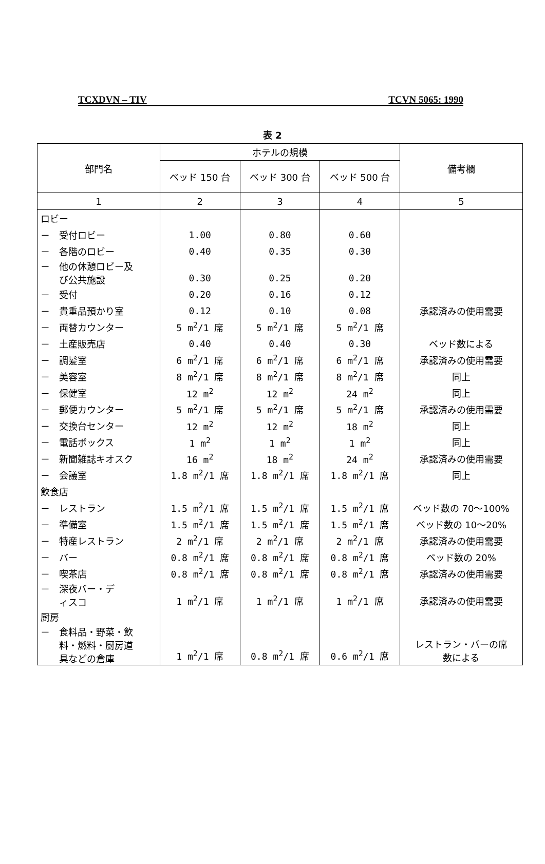TCXDVN – TIV TCVN 5065: 1990
表 2
| 部門名 | ホテルの規模 | | | 備考欄 |
| --- | --- | --- | --- | --- |
| | ベッド 150 台 | ベッド 300 台 | ベッド 500 台 | |
| 1 | 2 | 3 | 4 | 5 |
| ロビー | | | | |
| － 受付ロビー | 1.00 | 0.80 | 0.60 | |
| － 各階のロビー | 0.40 | 0.35 | 0.30 | |
| － 他の休憩ロビー及 び公共施設 | 0.30 | 0.25 | 0.20 | |
| － 受付 | 0.20 | 0.16 | 0.12 | |
| － 貴重品預かり室 | 0.12 | 0.10 | 0.08 | 承認済みの使用需要 |
| － 両替カウンター | 5 m<sup>2</sup>/1 席 | 5 m<sup>2</sup>/1 席 | 5 m<sup>2</sup>/1 席 | |
| － 土産販売店 | 0.40 | 0.40 | 0.30 | ベッド数による |
| － 調髪室 | 6 m<sup>2</sup>/1 席 | 6 m<sup>2</sup>/1 席 | 6 m<sup>2</sup>/1 席 | 承認済みの使用需要 |
| － 美容室 | 8 m<sup>2</sup>/1 席 | 8 m<sup>2</sup>/1 席 | 8 m<sup>2</sup>/1 席 | 同上 |
| － 保健室 | 12 m<sup>2</sup> | 12 m<sup>2</sup> | 24 m<sup>2</sup> | 同上 |
| － 郵便カウンター | 5 m<sup>2</sup>/1 席 | 5 m<sup>2</sup>/1 席 | 5 m<sup>2</sup>/1 席 | 承認済みの使用需要 |
| － 交換台センター | 12 m<sup>2</sup> | 12 m<sup>2</sup> | 18 m<sup>2</sup> | 同上 |
| － 電話ボックス | 1 m<sup>2</sup> | 1 m<sup>2</sup> | 1 m<sup>2</sup> | 同上 |
| － 新聞雑誌キオスク | 16 m<sup>2</sup> | 18 m<sup>2</sup> | 24 m<sup>2</sup> | 承認済みの使用需要 |
| － 会議室 | 1.8 m<sup>2</sup>/1 席 | 1.8 m<sup>2</sup>/1 席 | 1.8 m<sup>2</sup>/1 席 | 同上 |
| 飲食店 | | | | |
| － レストラン | 1.5 m<sup>2</sup>/1 席 | 1.5 m<sup>2</sup>/1 席 | 1.5 m<sup>2</sup>/1 席 | ベッド数の 70～100% |
| － 準備室 | 1.5 m<sup>2</sup>/1 席 | 1.5 m<sup>2</sup>/1 席 | 1.5 m<sup>2</sup>/1 席 | ベッド数の 10～20% |
| － 特産レストラン | 2 m<sup>2</sup>/1 席 | 2 m<sup>2</sup>/1 席 | 2 m<sup>2</sup>/1 席 | 承認済みの使用需要 |
| － バー | 0.8 m<sup>2</sup>/1 席 | 0.8 m<sup>2</sup>/1 席 | 0.8 m<sup>2</sup>/1 席 | ベッド数の 20% |
| － 喫茶店 | 0.8 m<sup>2</sup>/1 席 | 0.8 m<sup>2</sup>/1 席 | 0.8 m<sup>2</sup>/1 席 | 承認済みの使用需要 |
| － 深夜バー・デ ィスコ | 1 m<sup>2</sup>/1 席 | 1 m<sup>2</sup>/1 席 | 1 m<sup>2</sup>/1 席 | 承認済みの使用需要 |
| 厨房 | | | | |
| － 食料品・野菜・飲 料・燃料・厨房道 具などの倉庫 | 1 m<sup>2</sup>/1 席 | 0.8 m<sup>2</sup>/1 席 | 0.6 m<sup>2</sup>/1 席 | レストラン・バーの席 数による |